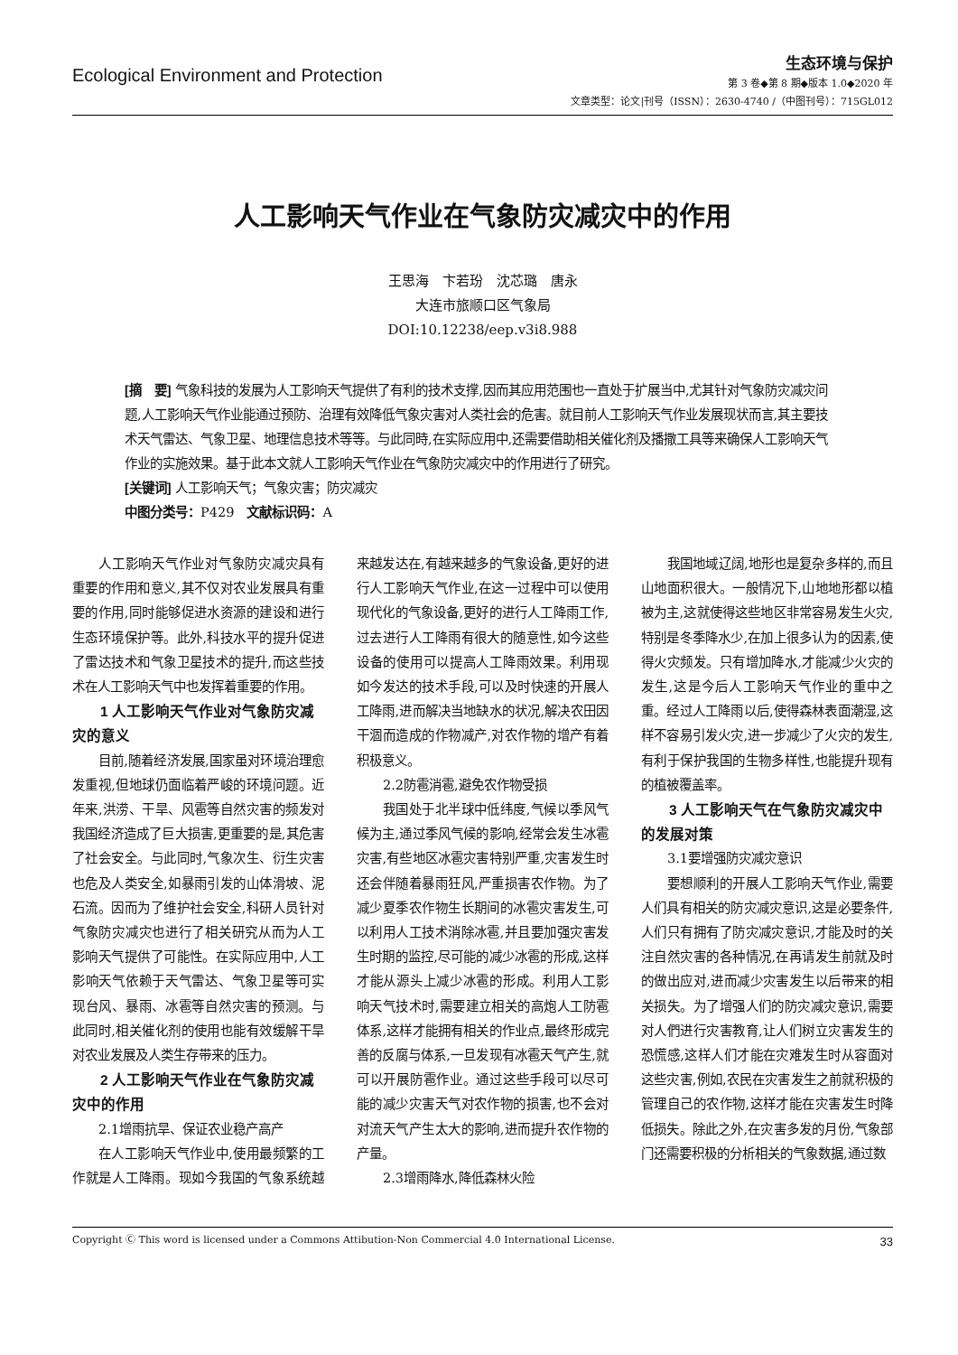Ecological Environment and Protection
生态环境与保护
第 3 卷◆第 8 期◆版本 1.0◆2020 年
文章类型：论文|刊号（ISSN）：2630-4740 /（中图刊号）：715GL012
人工影响天气作业在气象防灾减灾中的作用
王思海　卞若玢　沈芯璐　唐永
大连市旅顺口区气象局
DOI:10.12238/eep.v3i8.988
[摘　要] 气象科技的发展为人工影响天气提供了有利的技术支撑,因而其应用范围也一直处于扩展当中,尤其针对气象防灾减灾问题,人工影响天气作业能通过预防、治理有效降低气象灾害对人类社会的危害。就目前人工影响天气作业发展现状而言,其主要技术天气雷达、气象卫星、地理信息技术等等。与此同時,在实际应用中,还需要借助相关催化剂及播撒工具等来确保人工影响天气作业的实施效果。基于此本文就人工影响天气作业在气象防灾减灾中的作用进行了研究。
[关键词] 人工影响天气；气象灾害；防灾减灾
中图分类号：P429　文献标识码：A
人工影响天气作业对气象防灾减灾具有重要的作用和意义,其不仅对农业发展具有重要的作用,同时能够促进水资源的建设和进行生态环境保护等。此外,科技水平的提升促进了雷达技术和气象卫星技术的提升,而这些技术在人工影响天气中也发挥着重要的作用。
1 人工影响天气作业对气象防灾减灾的意义
目前,随着经济发展,国家虽对环境治理愈发重视,但地球仍面临着严峻的环境问题。近年来,洪涝、干旱、风雹等自然灾害的频发对我国经济造成了巨大损害,更重要的是,其危害了社会安全。与此同时,气象次生、衍生灾害也危及人类安全,如暴雨引发的山体滑坡、泥石流。因而为了维护社会安全,科研人员针对气象防灾减灾也进行了相关研究从而为人工影响天气提供了可能性。在实际应用中,人工影响天气依赖于天气雷达、气象卫星等可实现台风、暴雨、冰雹等自然灾害的预测。与此同时,相关催化剂的使用也能有效缓解干旱对农业发展及人类生存带来的压力。
2 人工影响天气作业在气象防灾减灾中的作用
2.1增雨抗旱、保证农业稳产高产
在人工影响天气作业中,使用最频繁的工作就是人工降雨。现如今我国的气象系统越来越发达在,有越来越多的气象设备,更好的进行人工影响天气作业,在这一过程中可以使用现代化的气象设备,更好的进行人工降雨工作,过去进行人工降雨有很大的随意性,如今这些设备的使用可以提高人工降雨效果。利用现如今发达的技术手段,可以及时快速的开展人工降雨,进而解决当地缺水的状况,解决农田因干涸而造成的作物减产,对农作物的增产有着积极意义。
2.2防雹消雹,避免农作物受损
我国处于北半球中低纬度,气候以季风气候为主,通过季风气候的影响,经常会发生冰雹灾害,有些地区冰雹灾害特别严重,灾害发生时还会伴随着暴雨狂风,严重损害农作物。为了减少夏季农作物生长期间的冰雹灾害发生,可以利用人工技术消除冰雹,并且要加强灾害发生时期的监控,尽可能的减少冰雹的形成,这样才能从源头上减少冰雹的形成。利用人工影响天气技术时,需要建立相关的高炮人工防雹体系,这样才能拥有相关的作业点,最终形成完善的反腐与体系,一旦发现有冰雹天气产生,就可以开展防雹作业。通过这些手段可以尽可能的减少灾害天气对农作物的损害,也不会对对流天气产生太大的影响,进而提升农作物的产量。
2.3增雨降水,降低森林火险
我国地域辽阔,地形也是复杂多样的,而且山地面积很大。一般情况下,山地地形都以植被为主,这就使得这些地区非常容易发生火灾,特别是冬季降水少,在加上很多认为的因素,使得火灾频发。只有增加降水,才能减少火灾的发生,这是今后人工影响天气作业的重中之重。经过人工降雨以后,使得森林表面潮湿,这样不容易引发火灾,进一步减少了火灾的发生,有利于保护我国的生物多样性,也能提升现有的植被覆盖率。
3 人工影响天气在气象防灾减灾中的发展对策
3.1要增强防灾减灾意识
要想顺利的开展人工影响天气作业,需要人们具有相关的防灾减灾意识,这是必要条件,人们只有拥有了防灾减灾意识,才能及时的关注自然灾害的各种情况,在再请发生前就及时的做出应对,进而减少灾害发生以后带来的相关损失。为了增强人们的防灾减灾意识,需要对人們进行灾害教育,让人们树立灾害发生的恐慌感,这样人们才能在灾难发生时从容面对这些灾害,例如,农民在灾害发生之前就积极的管理自己的农作物,这样才能在灾害发生时降低损失。除此之外,在灾害多发的月份,气象部门还需要积极的分析相关的气象数据,通过数
Copyright Ⓒ This word is licensed under a Commons Attibution-Non Commercial 4.0 International License. 33